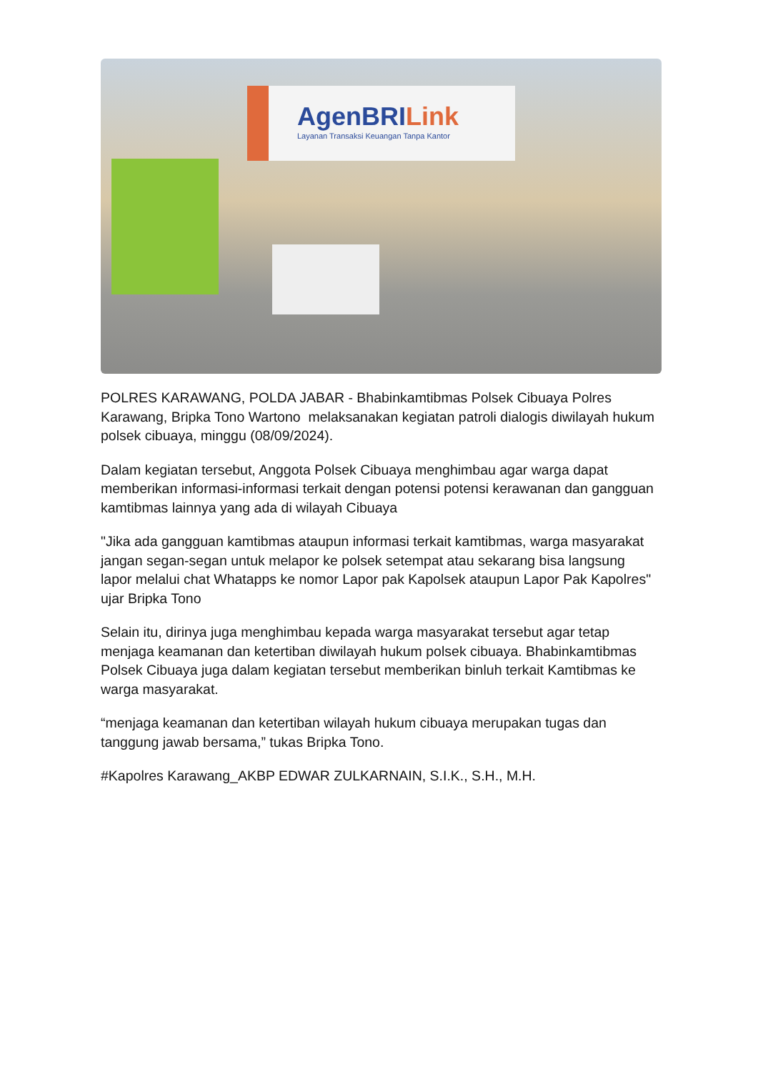AgenBRILink
Layanan Transaksi Keuangan Tanpa Kantor
POLRES KARAWANG, POLDA JABAR - Bhabinkamtibmas Polsek Cibuaya Polres Karawang, Bripka Tono Wartono melaksanakan kegiatan patroli dialogis diwilayah hukum polsek cibuaya, minggu (08/09/2024).
Dalam kegiatan tersebut, Anggota Polsek Cibuaya menghimbau agar warga dapat memberikan informasi-informasi terkait dengan potensi potensi kerawanan dan gangguan kamtibmas lainnya yang ada di wilayah Cibuaya
"Jika ada gangguan kamtibmas ataupun informasi terkait kamtibmas, warga masyarakat jangan segan-segan untuk melapor ke polsek setempat atau sekarang bisa langsung lapor melalui chat Whatapps ke nomor Lapor pak Kapolsek ataupun Lapor Pak Kapolres" ujar Bripka Tono
Selain itu, dirinya juga menghimbau kepada warga masyarakat tersebut agar tetap menjaga keamanan dan ketertiban diwilayah hukum polsek cibuaya. Bhabinkamtibmas Polsek Cibuaya juga dalam kegiatan tersebut memberikan binluh terkait Kamtibmas ke warga masyarakat.
“menjaga keamanan dan ketertiban wilayah hukum cibuaya merupakan tugas dan tanggung jawab bersama,” tukas Bripka Tono.
#Kapolres Karawang_AKBP EDWAR ZULKARNAIN, S.I.K., S.H., M.H.